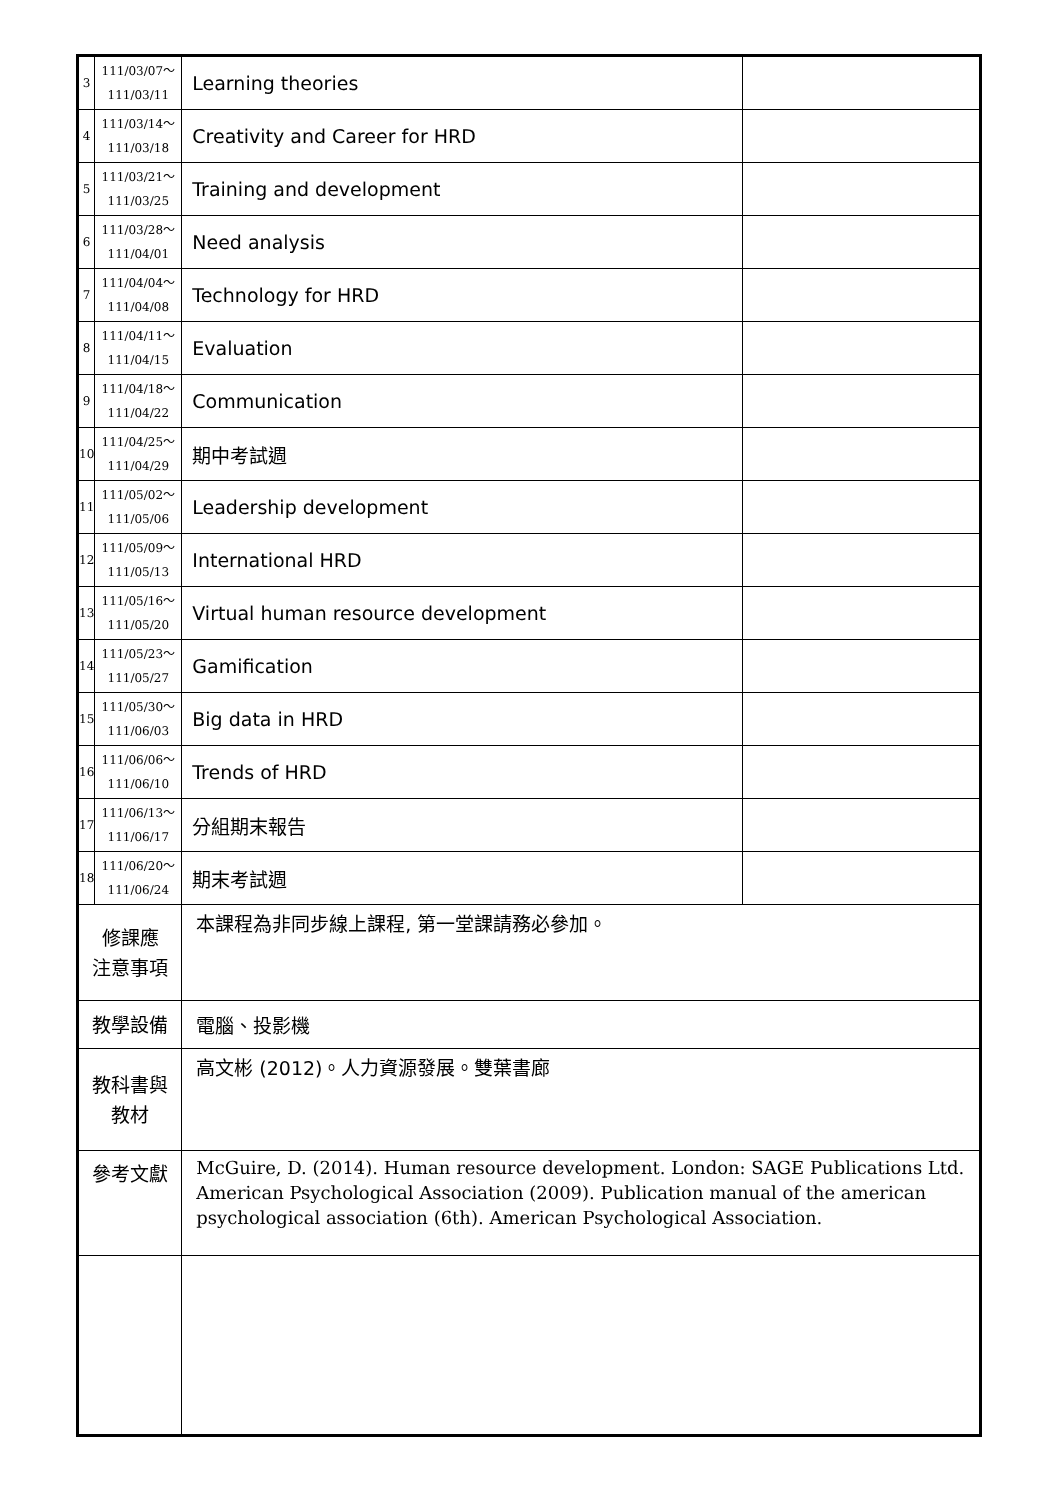| 3 | 111/03/07～ 111/03/11 | Learning theories | |
| 4 | 111/03/14～ 111/03/18 | Creativity and Career for HRD | |
| 5 | 111/03/21～ 111/03/25 | Training and development | |
| 6 | 111/03/28～ 111/04/01 | Need analysis | |
| 7 | 111/04/04～ 111/04/08 | Technology for HRD | |
| 8 | 111/04/11～ 111/04/15 | Evaluation | |
| 9 | 111/04/18～ 111/04/22 | Communication | |
| 10 | 111/04/25～ 111/04/29 | 期中考試週 | |
| 11 | 111/05/02～ 111/05/06 | Leadership development | |
| 12 | 111/05/09～ 111/05/13 | International HRD | |
| 13 | 111/05/16～ 111/05/20 | Virtual human resource development | |
| 14 | 111/05/23～ 111/05/27 | Gamification | |
| 15 | 111/05/30～ 111/06/03 | Big data in HRD | |
| 16 | 111/06/06～ 111/06/10 | Trends of HRD | |
| 17 | 111/06/13～ 111/06/17 | 分組期末報告 | |
| 18 | 111/06/20～ 111/06/24 | 期末考試週 | |
| 修課應 注意事項 | | 本課程為非同步線上課程, 第一堂課請務必參加。 | |
| 教學設備 | | 電腦、投影機 | |
| 教科書與 教材 | | 高文彬 (2012)。人力資源發展。雙葉書廊 | |
| 參考文獻 | | McGuire, D. (2014). Human resource development. London: SAGE Publications Ltd. American Psychological Association (2009). Publication manual of the american psychological association (6th). American Psychological Association. | |